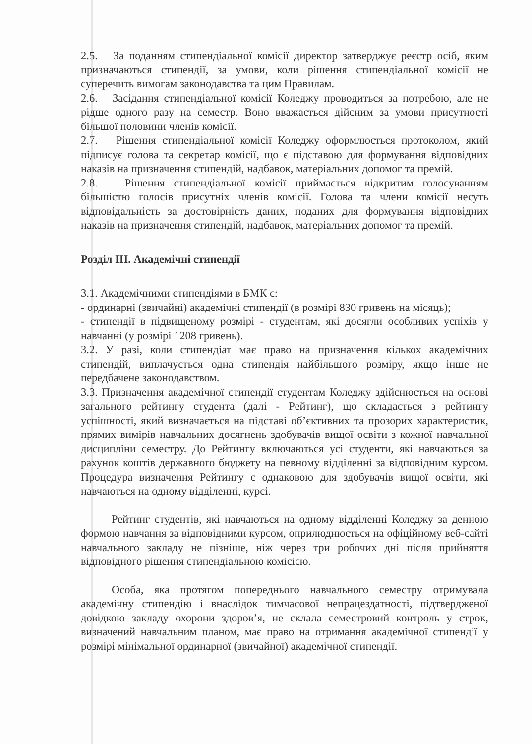2.5. За поданням стипендіальної комісії директор затверджує реєстр осіб, яким призначаються стипендії, за умови, коли рішення стипендіальної комісії не суперечить вимогам законодавства та цим Правилам.
2.6. Засідання стипендіальної комісії Коледжу проводиться за потребою, але не рідше одного разу на семестр. Воно вважається дійсним за умови присутності більшої половини членів комісії.
2.7. Рішення стипендіальної комісії Коледжу оформлюється протоколом, який підписує голова та секретар комісії, що є підставою для формування відповідних наказів на призначення стипендій, надбавок, матеріальних допомог та премій.
2.8. Рішення стипендіальної комісії приймається відкритим голосуванням більшістю голосів присутніх членів комісії. Голова та члени комісії несуть відповідальність за достовірність даних, поданих для формування відповідних наказів на призначення стипендій, надбавок, матеріальних допомог та премій.
Розділ ІІІ. Академічні стипендії
3.1. Академічними стипендіями в БМК є:
- ординарні (звичайні) академічні стипендії (в розмірі 830 гривень на місяць);
- стипендії в підвищеному розмірі - студентам, які досягли особливих успіхів у навчанні (у розмірі 1208 гривень).
3.2. У разі, коли стипендіат має право на призначення кількох академічних стипендій, виплачується одна стипендія найбільшого розміру, якщо інше не передбачене законодавством.
3.3. Призначення академічної стипендії студентам Коледжу здійснюється на основі загального рейтингу студента (далі - Рейтинг), що складається з рейтингу успішності, який визначається на підставі об’єктивних та прозорих характеристик, прямих вимірів навчальних досягнень здобувачів вищої освіти з кожної навчальної дисципліни семестру. До Рейтингу включаються усі студенти, які навчаються за рахунок коштів державного бюджету на певному відділенні за відповідним курсом. Процедура визначення Рейтингу є однаковою для здобувачів вищої освіти, які навчаються на одному відділенні, курсі.
Рейтинг студентів, які навчаються на одному відділенні Коледжу за денною формою навчання за відповідними курсом, оприлюднюється на офіційному веб-сайті навчального закладу не пізніше, ніж через три робочих дні після прийняття відповідного рішення стипендіальною комісією.
Особа, яка протягом попереднього навчального семестру отримувала академічну стипендію і внаслідок тимчасової непрацездатності, підтвердженої довідкою закладу охорони здоров’я, не склала семестровий контроль у строк, визначений навчальним планом, має право на отримання академічної стипендії у розмірі мінімальної ординарної (звичайної) академічної стипендії.